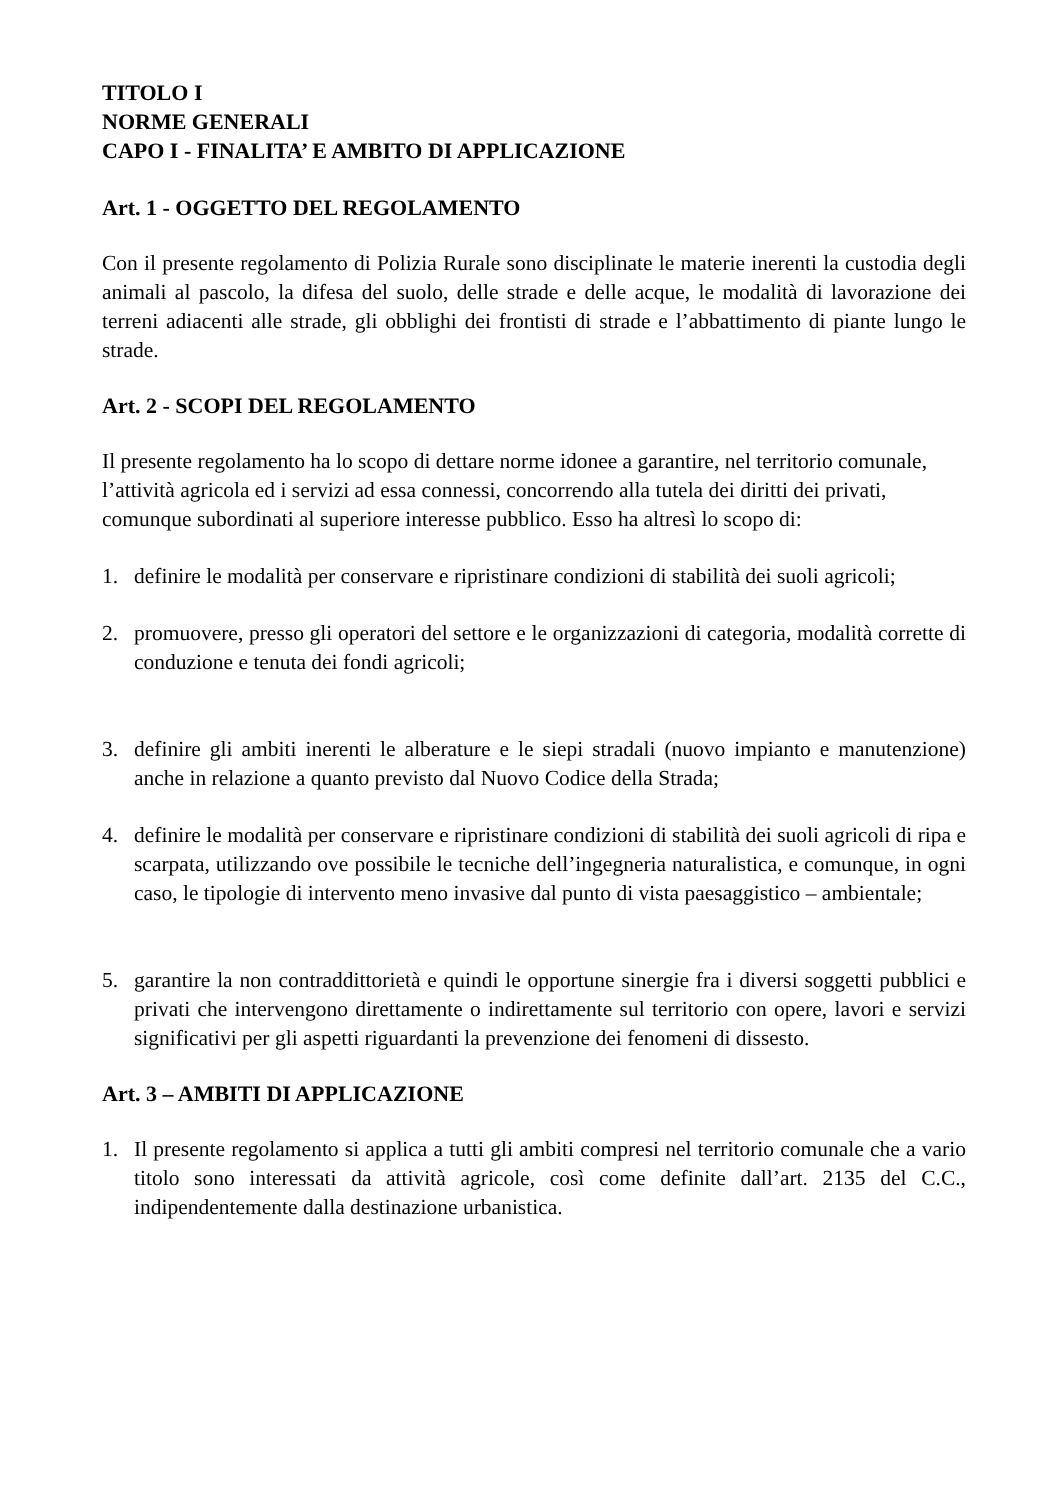TITOLO I
NORME GENERALI
CAPO I - FINALITA’ E AMBITO DI APPLICAZIONE
Art. 1 - OGGETTO DEL REGOLAMENTO
Con il presente regolamento di Polizia Rurale sono disciplinate le materie inerenti la custodia degli animali al pascolo, la difesa del suolo, delle strade e delle acque, le modalità di lavorazione dei terreni adiacenti alle strade, gli obblighi dei frontisti di strade e l’abbattimento di piante lungo le strade.
Art. 2 - SCOPI DEL REGOLAMENTO
Il presente regolamento ha lo scopo di dettare norme idonee a garantire, nel territorio comunale, l’attività agricola ed i servizi ad essa connessi, concorrendo alla tutela dei diritti dei privati, comunque subordinati al superiore interesse pubblico. Esso ha altresì lo scopo di:
1. definire le modalità per conservare e ripristinare condizioni di stabilità dei suoli agricoli;
2. promuovere, presso gli operatori del settore e le organizzazioni di categoria, modalità corrette di conduzione e tenuta dei fondi agricoli;
3. definire gli ambiti inerenti le alberature e le siepi stradali (nuovo impianto e manutenzione) anche in relazione a quanto previsto dal Nuovo Codice della Strada;
4. definire le modalità per conservare e ripristinare condizioni di stabilità dei suoli agricoli di ripa e scarpata, utilizzando ove possibile le tecniche dell’ingegneria naturalistica, e comunque, in ogni caso, le tipologie di intervento meno invasive dal punto di vista paesaggistico – ambientale;
5. garantire la non contraddittorietà e quindi le opportune sinergie fra i diversi soggetti pubblici e privati che intervengono direttamente o indirettamente sul territorio con opere, lavori e servizi significativi per gli aspetti riguardanti la prevenzione dei fenomeni di dissesto.
Art. 3 – AMBITI DI APPLICAZIONE
1. Il presente regolamento si applica a tutti gli ambiti compresi nel territorio comunale che a vario titolo sono interessati da attività agricole, così come definite dall’art. 2135 del C.C., indipendentemente dalla destinazione urbanistica.